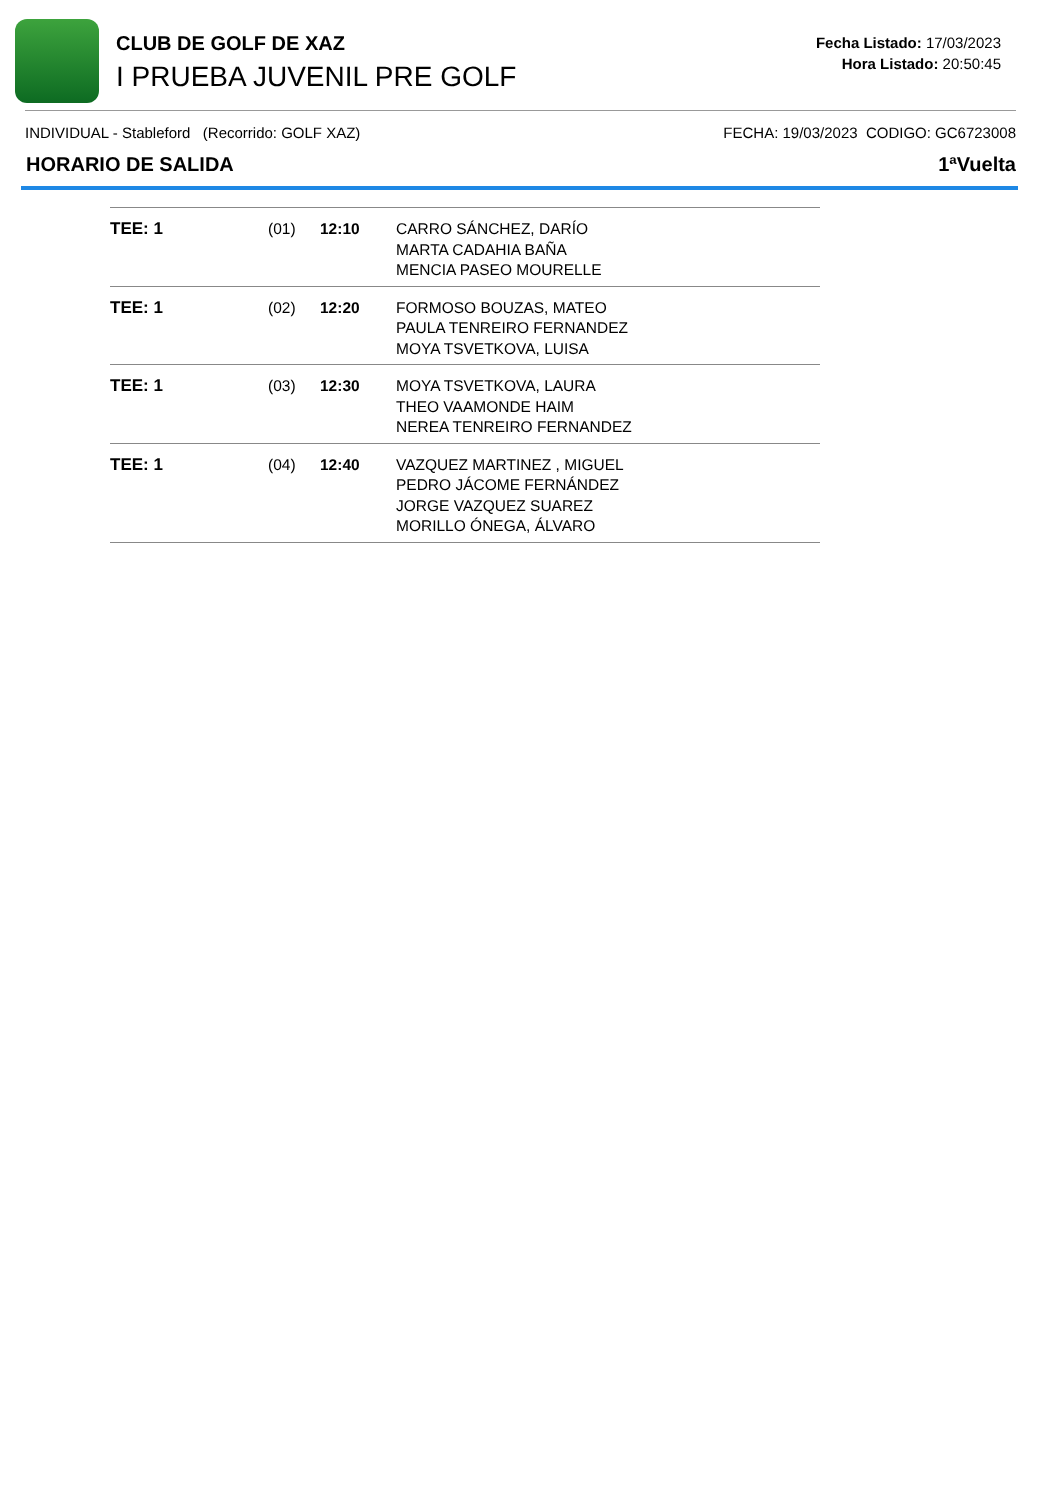CLUB DE GOLF DE XAZ
I PRUEBA JUVENIL PRE GOLF
Fecha Listado: 17/03/2023
Hora Listado: 20:50:45
INDIVIDUAL - Stableford (Recorrido: GOLF XAZ) FECHA: 19/03/2023 CODIGO: GC6723008
HORARIO DE SALIDA 1ªVuelta
| TEE: 1 | (01) | 12:10 | CARRO SÁNCHEZ, DARÍO MARTA CADAHIA BAÑA MENCIA PASEO MOURELLE |
| TEE: 1 | (02) | 12:20 | FORMOSO BOUZAS, MATEO PAULA TENREIRO FERNANDEZ MOYA TSVETKOVA, LUISA |
| TEE: 1 | (03) | 12:30 | MOYA TSVETKOVA, LAURA THEO VAAMONDE HAIM NEREA TENREIRO FERNANDEZ |
| TEE: 1 | (04) | 12:40 | VAZQUEZ MARTINEZ , MIGUEL PEDRO JÁCOME FERNÁNDEZ JORGE VAZQUEZ SUAREZ MORILLO ÓNEGA, ÁLVARO |